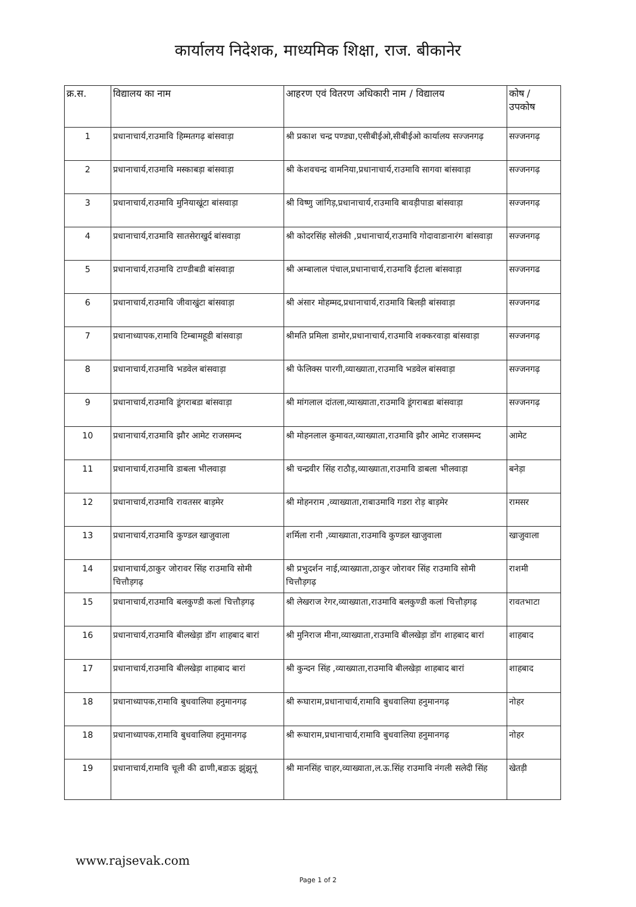कार्यालय निदेशक, माध्यमिक शिक्षा, राज. बीकानेर
| क्र.स. | विद्यालय का नाम | आहरण एवं वितरण अधिकारी नाम / विद्यालय | कोष / उपकोष |
| --- | --- | --- | --- |
| 1 | प्रधानाचार्य,राउमावि हिम्मतगढ़ बांसवाड़ा | श्री प्रकाश चन्द्र पण्ड्या,एसीबीईओ,सीबीईओ कार्यालय सज्जनगढ़ | सज्जनगढ़ |
| 2 | प्रधानाचार्य,राउमावि मस्काबड़ा बांसवाड़ा | श्री केशवचन्द्र वामनिया,प्रधानाचार्य,राउमावि सागवा बांसवाड़ा | सज्जनगढ़ |
| 3 | प्रधानाचार्य,राउमावि मुनियाखूंटा बांसवाड़ा | श्री विष्णु जांगिड़,प्रधानाचार्य,राउमावि बावड़ीपाडा बांसवाड़ा | सज्जनगढ़ |
| 4 | प्रधानाचार्य,राउमावि सातसेराखुर्द बांसवाड़ा | श्री कोदरसिंह सोलंकी ,प्रधानाचार्य,राउमावि गोदावाडानारंग बांसवाड़ा | सज्जनगढ़ |
| 5 | प्रधानाचार्य,राउमावि टाण्डीबडी बांसवाड़ा | श्री अम्बालाल पंचाल,प्रधानाचार्य,राउमावि ईटाला बांसवाड़ा | सज्जनगढ |
| 6 | प्रधानाचार्य,राउमावि जीवाखुंटा बांसवाड़ा | श्री अंसार मोहम्मद,प्रधानाचार्य,राउमावि बिलड़ी बांसवाड़ा | सज्जनगढ |
| 7 | प्रधानाध्यापक,रामावि टिम्बामहूडी बांसवाड़ा | श्रीमति प्रमिला डामोर,प्रधानाचार्य,राउमावि शक्करवाड़ा बांसवाड़ा | सज्जनगढ़ |
| 8 | प्रधानाचार्य,राउमावि भडवेल बांसवाड़ा | श्री फेलिक्स पारगी,व्याख्याता,राउमावि भडवेल बांसवाड़ा | सज्जनगढ़ |
| 9 | प्रधानाचार्य,राउमावि डूंगराबडा बांसवाड़ा | श्री मांगलाल दांतला,व्याख्याता,राउमावि डूंगराबडा बांसवाड़ा | सज्जनगढ़ |
| 10 | प्रधानाचार्य,राउमावि झौर आमेट राजसमन्द | श्री मोहनलाल कुमावत,व्याख्याता,राउमावि झौर आमेट राजसमन्द | आमेट |
| 11 | प्रधानाचार्य,राउमावि डाबला भीलवाड़ा | श्री चन्द्रवीर सिंह राठौड़,व्याख्याता,राउमावि डाबला भीलवाड़ा | बनेड़ा |
| 12 | प्रधानाचार्य,राउमावि रावतसर बाड़मेर | श्री मोहनराम ,व्याख्याता,राबाउमावि गडरा रोड़ बाड़मेर | रामसर |
| 13 | प्रधानाचार्य,राउमावि कुण्डल खाजुवाला | शर्मिला रानी ,व्याख्याता,राउमावि कुण्डल खाजुवाला | खाजुवाला |
| 14 | प्रधानाचार्य,ठाकुर जोरावर सिंह राउमावि सोमी चित्तौड़गढ़ | श्री प्रभुदर्शन नाई,व्याख्याता,ठाकुर जोरावर सिंह राउमावि सोमी चित्तौड़गढ़ | राशमी |
| 15 | प्रधानाचार्य,राउमावि बलकुण्डी कलां चित्तौड़गढ़ | श्री लेखराज रेगर,व्याख्याता,राउमावि बलकुण्डी कलां चित्तौड़गढ़ | रावतभाटा |
| 16 | प्रधानाचार्य,राउमावि बीलखेड़ा डॉग शाहबाद बारां | श्री मुनिराज मीना,व्याख्याता,राउमावि बीलखेड़ा डोंग शाहबाद बारां | शाहबाद |
| 17 | प्रधानाचार्य,राउमावि बीलखेड़ा शाहबाद बारां | श्री कुन्दन सिंह ,व्याख्याता,राउमावि बीलखेड़ा शाहबाद बारां | शाहबाद |
| 18 | प्रधानाध्यापक,रामावि बुधवालिया हनुमानगढ़ | श्री रूघाराम,प्रधानाचार्य,रामावि बुधवालिया हनुमानगढ़ | नोहर |
| 18 | प्रधानाध्यापक,रामावि बुधवालिया हनुमानगढ़ | श्री रूघाराम,प्रधानाचार्य,रामावि बुधवालिया हनुमानगढ़ | नोहर |
| 19 | प्रधानाचार्य,रामावि चूली की ढाणी,बडाऊ झुंझुनूं | श्री मानसिंह चाहर,व्याख्याता,ल.ऊ.सिंह राउमावि नंगली सलेदी सिंह | खेतड़ी |
www.rajsevak.com
Page 1 of 2